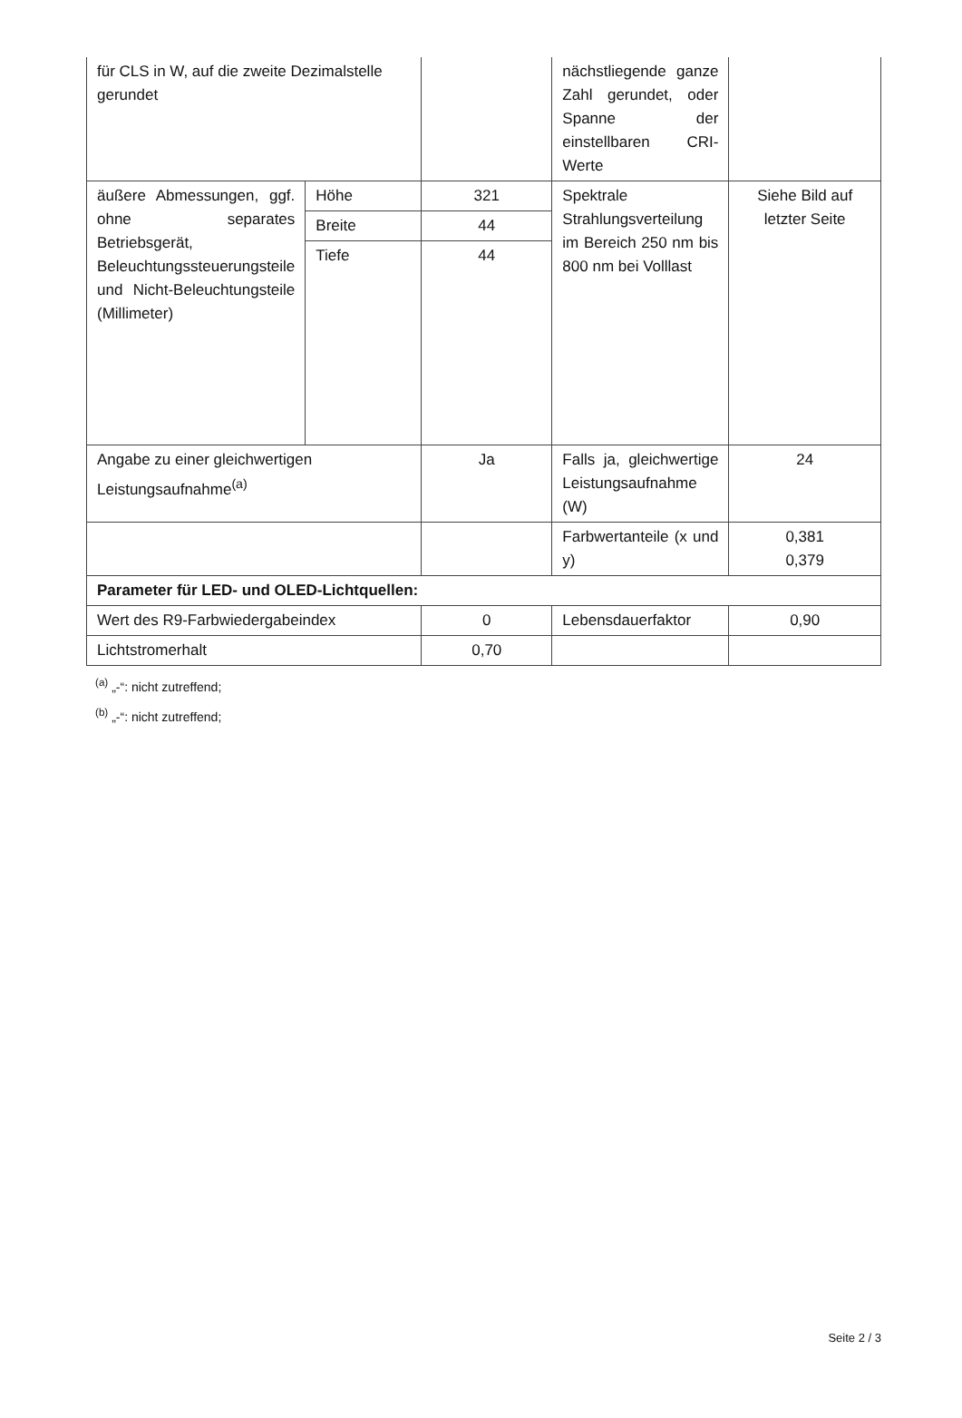| für CLS in W, auf die zweite Dezimalstelle gerundet | | | nächstliegende ganze Zahl gerundet, oder Spanne der einstellbaren CRI-Werte | |
| äußere Abmessungen, ggf. ohne separates Betriebsgerät, Beleuchtungssteuerungsteile und Nicht-Beleuchtungsteile (Millimeter) | Höhe | 321 | Spektrale Strahlungsverteilung im Bereich 250 nm bis 800 nm bei Volllast | Siehe Bild auf letzter Seite |
| | Breite | 44 | | |
| | Tiefe | 44 | | |
| Angabe zu einer gleichwertigen Leistungsaufnahme<sup>(a)</sup> | | Ja | Falls ja, gleichwertige Leistungsaufnahme (W) | 24 |
| | | | Farbwertanteile (x und y) | 0,381 0,379 |
| Parameter für LED- und OLED-Lichtquellen: | | | | |
| Wert des R9-Farbwiedergabeindex | | 0 | Lebensdauerfaktor | 0,90 |
| Lichtstromerhalt | | 0,70 | | |
<sup>(a)</sup> „-“: nicht zutreffend;
<sup>(b)</sup> „-“: nicht zutreffend;
Seite 2 / 3